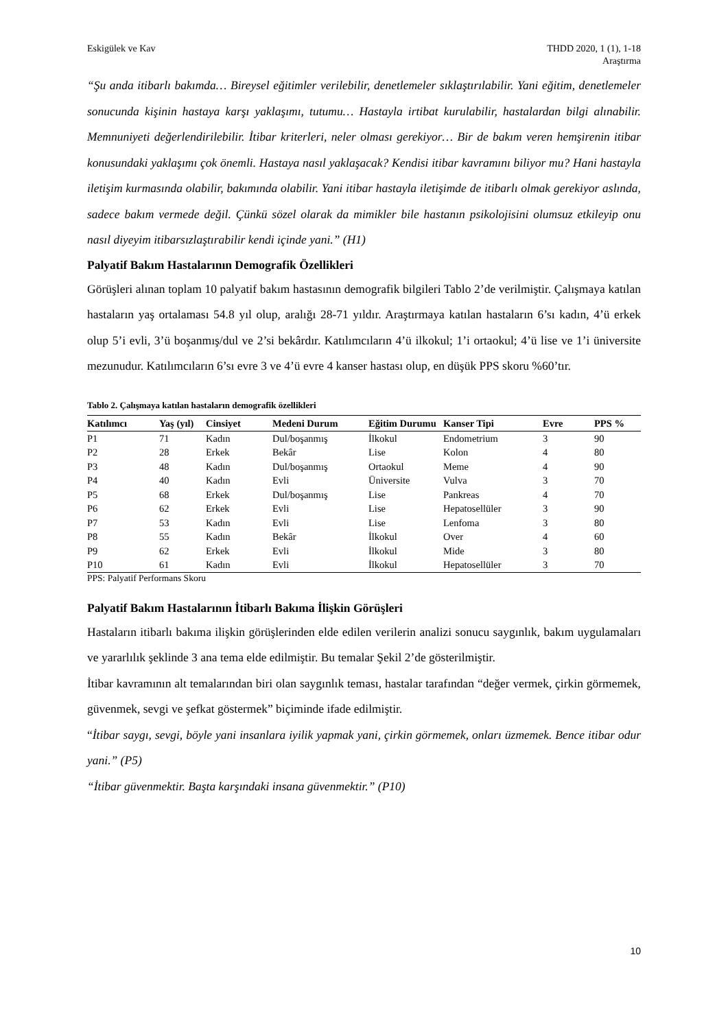Eskigülek ve Kav THDD 2020, 1 (1), 1-18
Araştırma
“Şu anda itibarlı bakımda… Bireysel eğitimler verilebilir, denetlemeler sıklaştırılabilir. Yani eğitim, denetlemeler sonucunda kişinin hastaya karşı yaklaşımı, tutumu… Hastayla irtibat kurulabilir, hastalardan bilgi alınabilir. Memnuniyeti değerlendirilebilir. İtibar kriterleri, neler olması gerekiyor… Bir de bakım veren hemşirenin itibar konusundaki yaklaşımı çok önemli. Hastaya nasıl yaklaşacak? Kendisi itibar kavramını biliyor mu? Hani hastayla iletişim kurmasında olabilir, bakımında olabilir. Yani itibar hastayla iletişimde de itibarlı olmak gerekiyor aslında, sadece bakım vermede değil. Çünkü sözel olarak da mimikler bile hastanın psikolojisini olumsuz etkileyip onu nasıl diyeyim itibarsızlaştırabilir kendi içinde yani.” (H1)
Palyatif Bakım Hastalarının Demografik Özellikleri
Görüşleri alınan toplam 10 palyatif bakım hastasının demografik bilgileri Tablo 2’de verilmiştir. Çalışmaya katılan hastaların yaş ortalaması 54.8 yıl olup, aralığı 28-71 yıldır. Araştırmaya katılan hastaların 6’sı kadın, 4’ü erkek olup 5’i evli, 3’ü boşanmış/dul ve 2’si bekârdır. Katılımcıların 4’ü ilkokul; 1’i ortaokul; 4’ü lise ve 1’i üniversite mezunudur. Katılımcıların 6’sı evre 3 ve 4’ü evre 4 kanser hastası olup, en düşük PPS skoru %60’tır.
Tablo 2. Çalışmaya katılan hastaların demografik özellikleri
| Katılımcı | Yaş (yıl) | Cinsiyet | Medeni Durum | Eğitim Durumu | Kanser Tipi | Evre | PPS % |
| --- | --- | --- | --- | --- | --- | --- | --- |
| P1 | 71 | Kadın | Dul/boşanmış | İlkokul | Endometrium | 3 | 90 |
| P2 | 28 | Erkek | Bekâr | Lise | Kolon | 4 | 80 |
| P3 | 48 | Kadın | Dul/boşanmış | Ortaokul | Meme | 4 | 90 |
| P4 | 40 | Kadın | Evli | Üniversite | Vulva | 3 | 70 |
| P5 | 68 | Erkek | Dul/boşanmış | Lise | Pankreas | 4 | 70 |
| P6 | 62 | Erkek | Evli | Lise | Hepatosellüler | 3 | 90 |
| P7 | 53 | Kadın | Evli | Lise | Lenfoma | 3 | 80 |
| P8 | 55 | Kadın | Bekâr | İlkokul | Over | 4 | 60 |
| P9 | 62 | Erkek | Evli | İlkokul | Mide | 3 | 80 |
| P10 | 61 | Kadın | Evli | İlkokul | Hepatosellüler | 3 | 70 |
PPS: Palyatif Performans Skoru
Palyatif Bakım Hastalarının İtibarlı Bakıma İlişkin Görüşleri
Hastaların itibarlı bakıma ilişkin görüşlerinden elde edilen verilerin analizi sonucu saygınlık, bakım uygulamaları ve yararlılık şeklinde 3 ana tema elde edilmiştir. Bu temalar Şekil 2’de gösterilmiştir.
İtibar kavramının alt temalarından biri olan saygınlık teması, hastalar tarafından “değer vermek, çirkin görmemek, güvenmek, sevgi ve şefkat göstermek” biçiminde ifade edilmiştir.
“İtibar saygı, sevgi, böyle yani insanlara iyilik yapmak yani, çirkin görmemek, onları üzmemek. Bence itibar odur yani.” (P5)
“İtibar güvenmektir. Başta karşındaki insana güvenmektir.” (P10)
10